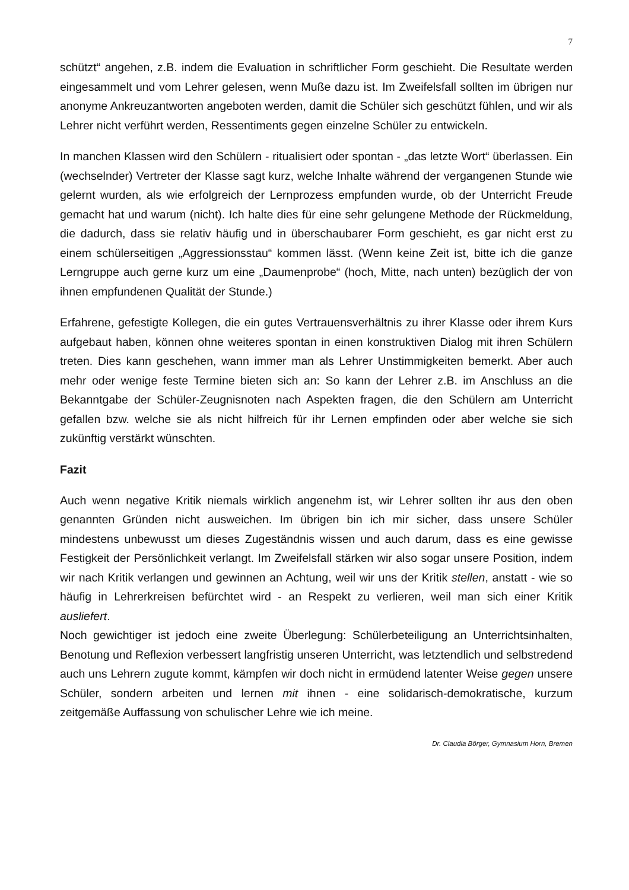7
schützt“ angehen, z.B. indem die Evaluation in schriftlicher Form geschieht. Die Resultate werden eingesammelt und vom Lehrer gelesen, wenn Muße dazu ist. Im Zweifelsfall sollten im übrigen nur anonyme Ankreuzantworten angeboten werden, damit die Schüler sich geschützt fühlen, und wir als Lehrer nicht verführt werden, Ressentiments gegen einzelne Schüler zu entwickeln.
In manchen Klassen wird den Schülern - ritualisiert oder spontan - „das letzte Wort“ überlassen. Ein (wechselnder) Vertreter der Klasse sagt kurz, welche Inhalte während der vergangenen Stunde wie gelernt wurden, als wie erfolgreich der Lernprozess empfunden wurde, ob der Unterricht Freude gemacht hat und warum (nicht). Ich halte dies für eine sehr gelungene Methode der Rückmeldung, die dadurch, dass sie relativ häufig und in überschaubarer Form geschieht, es gar nicht erst zu einem schülerseitigen „Aggressionsstau“ kommen lässt. (Wenn keine Zeit ist, bitte ich die ganze Lerngruppe auch gerne kurz um eine „Daumenprobe“ (hoch, Mitte, nach unten) bezüglich der von ihnen empfundenen Qualität der Stunde.)
Erfahrene, gefestigte Kollegen, die ein gutes Vertrauensverhältnis zu ihrer Klasse oder ihrem Kurs aufgebaut haben, können ohne weiteres spontan in einen konstruktiven Dialog mit ihren Schülern treten. Dies kann geschehen, wann immer man als Lehrer Unstimmigkeiten bemerkt. Aber auch mehr oder wenige feste Termine bieten sich an: So kann der Lehrer z.B. im Anschluss an die Bekanntgabe der Schüler-Zeugnisnoten nach Aspekten fragen, die den Schülern am Unterricht gefallen bzw. welche sie als nicht hilfreich für ihr Lernen empfinden oder aber welche sie sich zukünftig verstärkt wünschten.
Fazit
Auch wenn negative Kritik niemals wirklich angenehm ist, wir Lehrer sollten ihr aus den oben genannten Gründen nicht ausweichen. Im übrigen bin ich mir sicher, dass unsere Schüler mindestens unbewusst um dieses Zugeständnis wissen und auch darum, dass es eine gewisse Festigkeit der Persönlichkeit verlangt. Im Zweifelsfall stärken wir also sogar unsere Position, indem wir nach Kritik verlangen und gewinnen an Achtung, weil wir uns der Kritik stellen, anstatt - wie so häufig in Lehrerkreisen befürchtet wird - an Respekt zu verlieren, weil man sich einer Kritik ausliefert.
Noch gewichtiger ist jedoch eine zweite Überlegung: Schülerbeteiligung an Unterrichtsinhalten, Benotung und Reflexion verbessert langfristig unseren Unterricht, was letztendlich und selbstredend auch uns Lehrern zugute kommt, kämpfen wir doch nicht in ermüdend latenter Weise gegen unsere Schüler, sondern arbeiten und lernen mit ihnen - eine solidarisch-demokratische, kurzum zeitgemäße Auffassung von schulischer Lehre wie ich meine.
Dr. Claudia Börger, Gymnasium Horn, Bremen